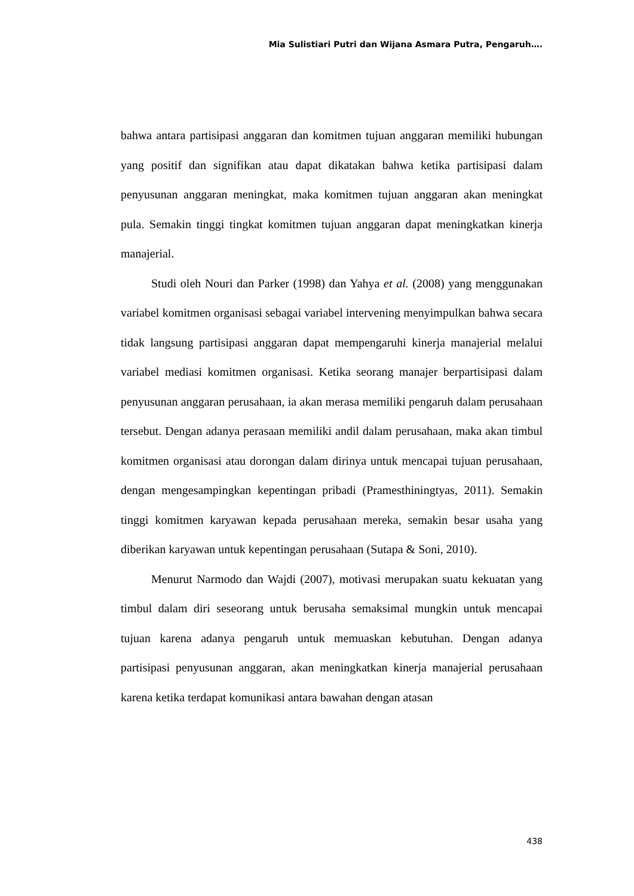Mia Sulistiari Putri dan Wijana Asmara Putra, Pengaruh….
bahwa antara partisipasi anggaran dan komitmen tujuan anggaran memiliki hubungan yang positif dan signifikan atau dapat dikatakan bahwa ketika partisipasi dalam penyusunan anggaran meningkat, maka komitmen tujuan anggaran akan meningkat pula. Semakin tinggi tingkat komitmen tujuan anggaran dapat meningkatkan kinerja manajerial.
Studi oleh Nouri dan Parker (1998) dan Yahya et al. (2008) yang menggunakan variabel komitmen organisasi sebagai variabel intervening menyimpulkan bahwa secara tidak langsung partisipasi anggaran dapat mempengaruhi kinerja manajerial melalui variabel mediasi komitmen organisasi. Ketika seorang manajer berpartisipasi dalam penyusunan anggaran perusahaan, ia akan merasa memiliki pengaruh dalam perusahaan tersebut. Dengan adanya perasaan memiliki andil dalam perusahaan, maka akan timbul komitmen organisasi atau dorongan dalam dirinya untuk mencapai tujuan perusahaan, dengan mengesampingkan kepentingan pribadi (Pramesthiningtyas, 2011). Semakin tinggi komitmen karyawan kepada perusahaan mereka, semakin besar usaha yang diberikan karyawan untuk kepentingan perusahaan (Sutapa & Soni, 2010).
Menurut Narmodo dan Wajdi (2007), motivasi merupakan suatu kekuatan yang timbul dalam diri seseorang untuk berusaha semaksimal mungkin untuk mencapai tujuan karena adanya pengaruh untuk memuaskan kebutuhan. Dengan adanya partisipasi penyusunan anggaran, akan meningkatkan kinerja manajerial perusahaan karena ketika terdapat komunikasi antara bawahan dengan atasan
438